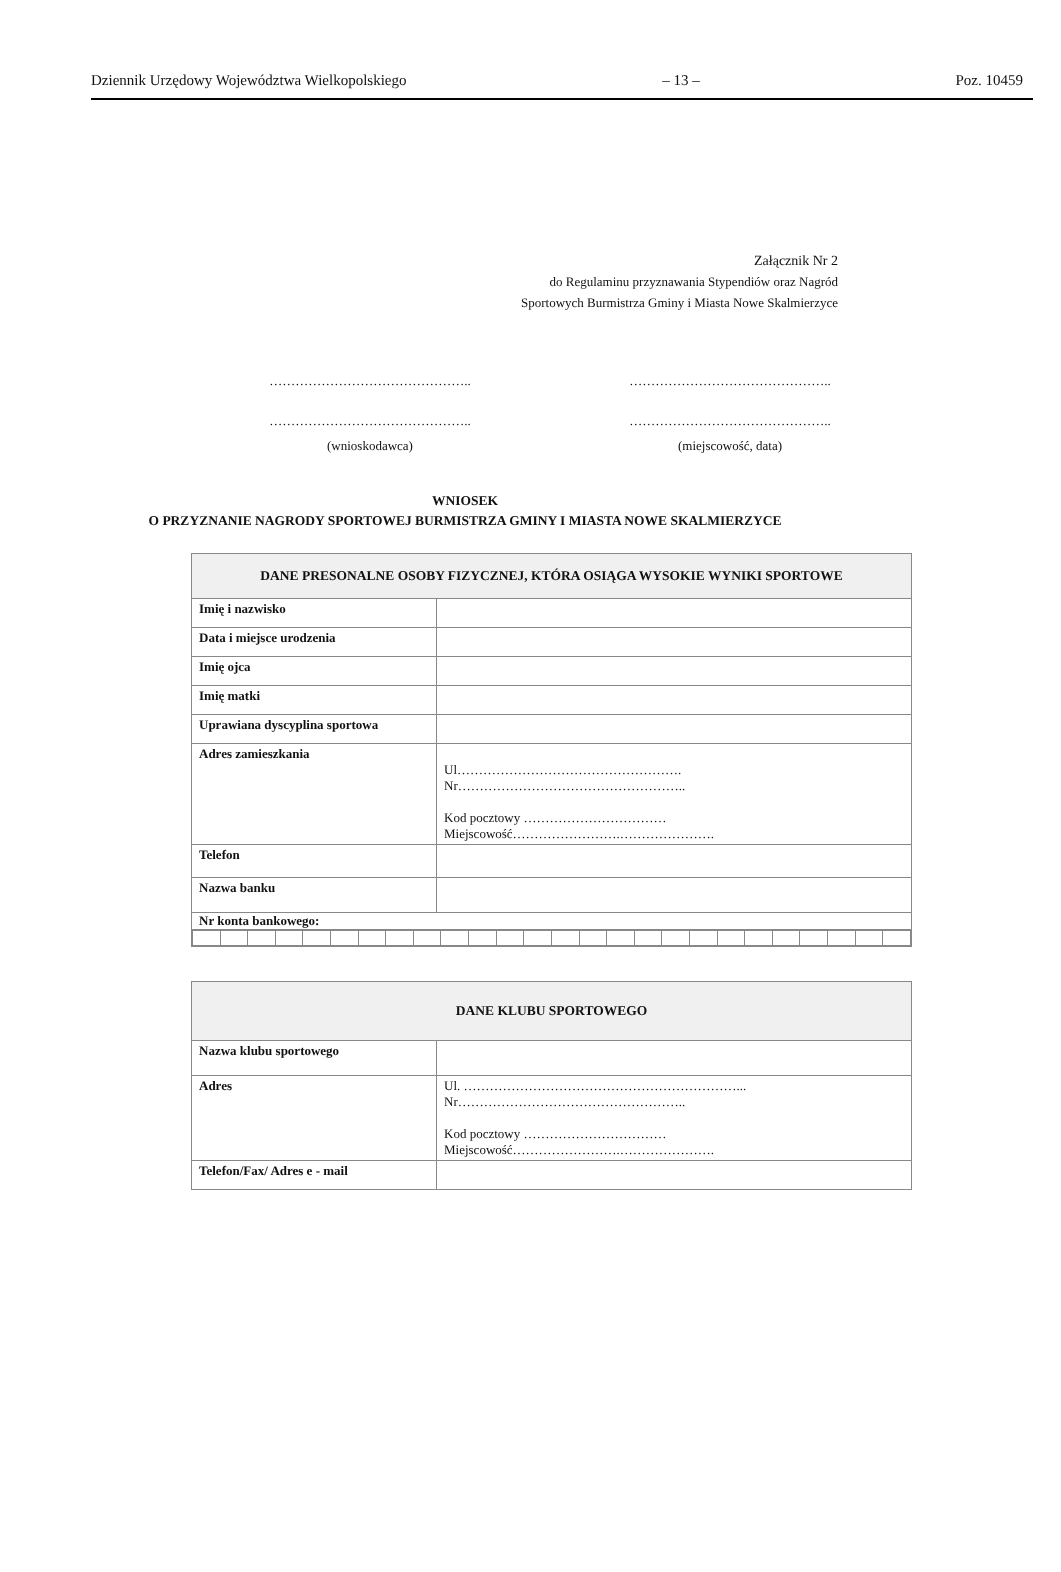Dziennik Urzędowy Województwa Wielkopolskiego – 13 – Poz. 10459
Załącznik Nr 2
do Regulaminu przyznawania Stypendiów oraz Nagród
Sportowych Burmistrza Gminy i Miasta Nowe Skalmierzyce
………………………………………..
………………………………………..
(wnioskodawca)
………………………………………..
………………………………………..
(miejscowość, data)
WNIOSEK
O PRZYZNANIE NAGRODY SPORTOWEJ BURMISTRZA GMINY I MIASTA NOWE SKALMIERZYCE
| DANE PRESONALNE OSOBY FIZYCZNEJ, KTÓRA OSIĄGA WYSOKIE WYNIKI SPORTOWE | |
| --- | --- |
| Imię i nazwisko | |
| Data i miejsce urodzenia | |
| Imię ojca | |
| Imię matki | |
| Uprawiana dyscyplina sportowa | |
| Adres zamieszkania | Ul……………………………………………. Nr…………………………………………….. Kod pocztowy …………………………… Miejscowość…………………….…………………. |
| Telefon | |
| Nazwa banku | |
| Nr konta bankowego: | |
| DANE KLUBU SPORTOWEGO | |
| --- | --- |
| Nazwa klubu sportowego | |
| Adres | Ul. ………………………………………………………... Nr…………………………………………….. Kod pocztowy …………………………… Miejscowość…………………….…………………. |
| Telefon/Fax/ Adres e - mail | |